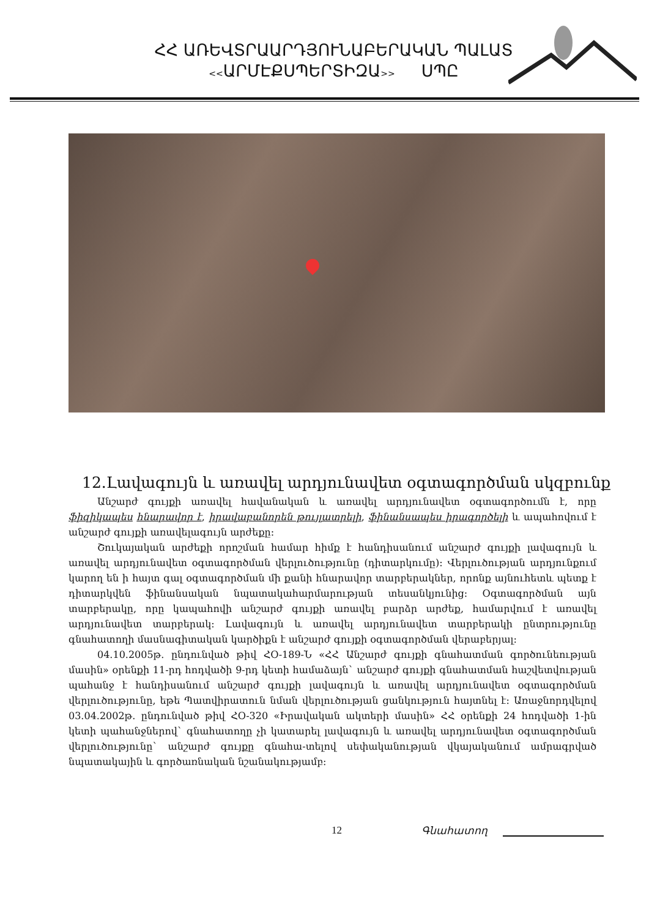ՀՀ ԱՌԵՎՏՐԱԱՐԴՅՈՒՆԱԲԵՐԱԿԱՆ ՊԱԼԱՏ
<<ԱՐՄԷՔՍՊԵՐՏԻԶԱ>> ՍՊԸ
12.Լավագույն և առավել արդյունավետ օգտագործման սկզբունք
Անշարժ գույքի առավել հավանական և առավել արդյունավետ օգտագործումն է, որը ֆիզիկապես հնարավոր է, իրավաբանորեն թույլատրելի, ֆինանսապես իրագործելի և ապահովում է անշարժ գույքի առավելագույն արժեքը:
Շուկայական արժեքի որոշման համար հիմք է հանդիսանում անշարժ գույքի լավագույն և առավել արդյունավետ օգտագործման վերլուծությունը (դիտարկումը): Վերլուծության արդյունքում կարող են ի հայտ գալ օգտագործման մի քանի հնարավոր տարբերակներ, որոնք այնուհետև պետք է դիտարկվեն ֆինանսական նպատակահարմարության տեսանկյունից: Օգտագործման այն տարբերակը, որը կապահովի անշարժ գույքի առավել բարձր արժեք, համարվում է առավել արդյունավետ տարբերակ: Լավագույն և առավել արդյունավետ տարբերակի ընտրությունը գնահատողի մասնագիտական կարծիքն է անշարժ գույքի օգտագործման վերաբերյալ:
04.10.2005թ. ընդունված թիվ ՀՕ-189-Ն «ՀՀ Անշարժ գույքի գնահատման գործունեության մասին» օրենքի 11-րդ հոդվածի 9-րդ կետի համաձայն` անշարժ գույքի գնահատման հաշվետվության պահանջ է հանդիսանում անշարժ գույքի լավագույն և առավել արդյունավետ օգտագործման վերլուծությունը, եթե Պատվիրատուն նման վերլուծության ցանկություն հայտնել է: Առաջնորդվելով 03.04.2002թ. ընդունված թիվ ՀՕ-320 «Իրավական ակտերի մասին» ՀՀ օրենքի 24 հոդվածի 1-ին կետի պահանջներով` գնահատողը չի կատարել լավագույն և առավել արդյունավետ օգտագործման վերլուծությունը` անշարժ գույքը գնահա-տելով սեփականության վկայականում ամրագրված նպատակային և գործառնական նշանակությամբ:
12 Գնահատող